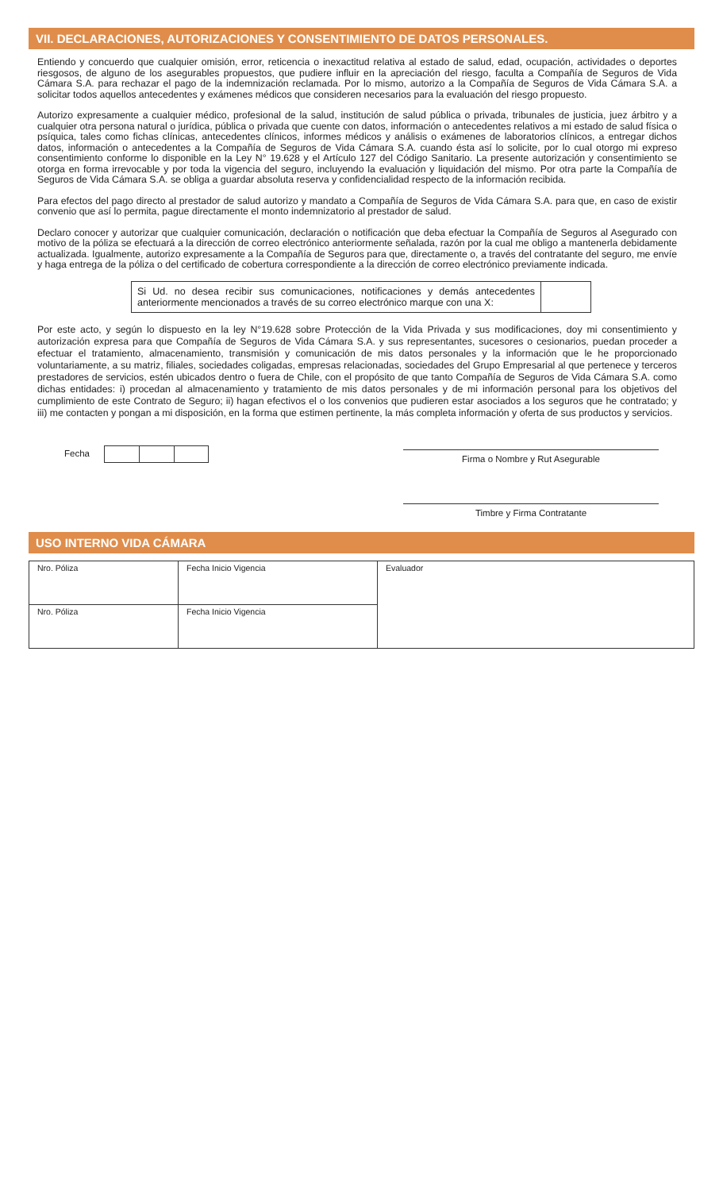VII. DECLARACIONES, AUTORIZACIONES Y CONSENTIMIENTO DE DATOS PERSONALES.
Entiendo y concuerdo que cualquier omisión, error, reticencia o inexactitud relativa al estado de salud, edad, ocupación, actividades o deportes riesgosos, de alguno de los asegurables propuestos, que pudiere influir en la apreciación del riesgo, faculta a Compañía de Seguros de Vida Cámara S.A. para rechazar el pago de la indemnización reclamada. Por lo mismo, autorizo a la Compañía de Seguros de Vida Cámara S.A. a solicitar todos aquellos antecedentes y exámenes médicos que consideren necesarios para la evaluación del riesgo propuesto.
Autorizo expresamente a cualquier médico, profesional de la salud, institución de salud pública o privada, tribunales de justicia, juez árbitro y a cualquier otra persona natural o jurídica, pública o privada que cuente con datos, información o antecedentes relativos a mi estado de salud física o psíquica, tales como fichas clínicas, antecedentes clínicos, informes médicos y análisis o exámenes de laboratorios clínicos, a entregar dichos datos, información o antecedentes a la Compañía de Seguros de Vida Cámara S.A. cuando ésta así lo solicite, por lo cual otorgo mi expreso consentimiento conforme lo disponible en la Ley N° 19.628 y el Artículo 127 del Código Sanitario. La presente autorización y consentimiento se otorga en forma irrevocable y por toda la vigencia del seguro, incluyendo la evaluación y liquidación del mismo. Por otra parte la Compañía de Seguros de Vida Cámara S.A. se obliga a guardar absoluta reserva y confidencialidad respecto de la información recibida.
Para efectos del pago directo al prestador de salud autorizo y mandato a Compañía de Seguros de Vida Cámara S.A. para que, en caso de existir convenio que así lo permita, pague directamente el monto indemnizatorio al prestador de salud.
Declaro conocer y autorizar que cualquier comunicación, declaración o notificación que deba efectuar la Compañía de Seguros al Asegurado con motivo de la póliza se efectuará a la dirección de correo electrónico anteriormente señalada, razón por la cual me obligo a mantenerla debidamente actualizada. Igualmente, autorizo expresamente a la Compañía de Seguros para que, directamente o, a través del contratante del seguro, me envíe y haga entrega de la póliza o del certificado de cobertura correspondiente a la dirección de correo electrónico previamente indicada.
Si Ud. no desea recibir sus comunicaciones, notificaciones y demás antecedentes anteriormente mencionados a través de su correo electrónico marque con una X:
Por este acto, y según lo dispuesto en la ley N°19.628 sobre Protección de la Vida Privada y sus modificaciones, doy mi consentimiento y autorización expresa para que Compañía de Seguros de Vida Cámara S.A. y sus representantes, sucesores o cesionarios, puedan proceder a efectuar el tratamiento, almacenamiento, transmisión y comunicación de mis datos personales y la información que le he proporcionado voluntariamente, a su matriz, filiales, sociedades coligadas, empresas relacionadas, sociedades del Grupo Empresarial al que pertenece y terceros prestadores de servicios, estén ubicados dentro o fuera de Chile, con el propósito de que tanto Compañía de Seguros de Vida Cámara S.A. como dichas entidades: i) procedan al almacenamiento y tratamiento de mis datos personales y de mi información personal para los objetivos del cumplimiento de este Contrato de Seguro; ii) hagan efectivos el o los convenios que pudieren estar asociados a los seguros que he contratado; y iii) me contacten y pongan a mi disposición, en la forma que estimen pertinente, la más completa información y oferta de sus productos y servicios.
Fecha
Firma o Nombre y Rut Asegurable
Timbre y Firma Contratante
USO INTERNO VIDA CÁMARA
| Nro. Póliza | Fecha Inicio Vigencia | Evaluador |
| Nro. Póliza | Fecha Inicio Vigencia | |